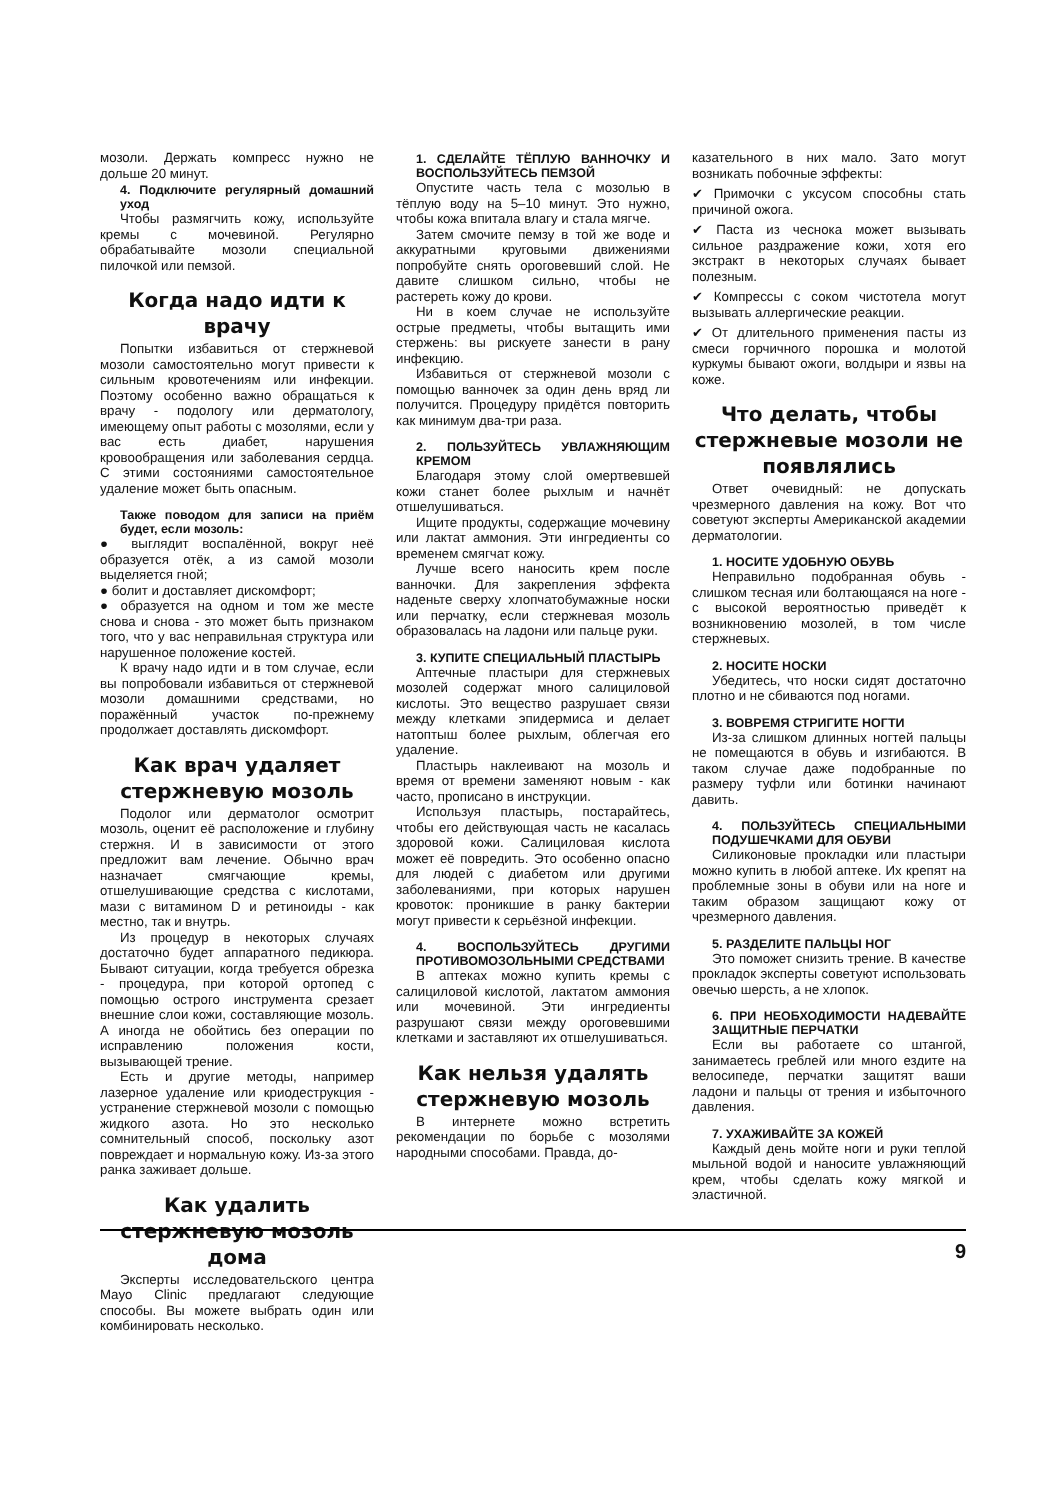мозоли. Держать компресс нужно не дольше 20 минут.
4. Подключите регулярный домашний уход
Чтобы размягчить кожу, используйте кремы с мочевиной. Регулярно обрабатывайте мозоли специальной пилочкой или пемзой.
Когда надо идти к врачу
Попытки избавиться от стержневой мозоли самостоятельно могут привести к сильным кровотечениям или инфекции. Поэтому особенно важно обращаться к врачу - подологу или дерматологу, имеющему опыт работы с мозолями, если у вас есть диабет, нарушения кровообращения или заболевания сердца. С этими состояниями самостоятельное удаление может быть опасным.
Также поводом для записи на приём будет, если мозоль:
● выглядит воспалённой, вокруг неё образуется отёк, а из самой мозоли выделяется гной;
● болит и доставляет дискомфорт;
● образуется на одном и том же месте снова и снова - это может быть признаком того, что у вас неправильная структура или нарушенное положение костей.
К врачу надо идти и в том случае, если вы попробовали избавиться от стержневой мозоли домашними средствами, но поражённый участок по-прежнему продолжает доставлять дискомфорт.
Как врач удаляет стержневую мозоль
Подолог или дерматолог осмотрит мозоль, оценит её расположение и глубину стержня. И в зависимости от этого предложит вам лечение. Обычно врач назначает смягчающие кремы, отшелушивающие средства с кислотами, мази с витамином D и ретиноиды - как местно, так и внутрь.
Из процедур в некоторых случаях достаточно будет аппаратного педикюра. Бывают ситуации, когда требуется обрезка - процедура, при которой ортопед с помощью острого инструмента срезает внешние слои кожи, составляющие мозоль. А иногда не обойтись без операции по исправлению положения кости, вызывающей трение.
Есть и другие методы, например лазерное удаление или криодеструкция - устранение стержневой мозоли с помощью жидкого азота. Но это несколько сомнительный способ, поскольку азот повреждает и нормальную кожу. Из-за этого ранка заживает дольше.
Как удалить стержневую мозоль дома
Эксперты исследовательского центра Mayo Clinic предлагают следующие способы. Вы можете выбрать один или комбинировать несколько.
1. СДЕЛАЙТЕ ТЁПЛУЮ ВАННОЧКУ И ВОСПОЛЬЗУЙТЕСЬ ПЕМЗОЙ
Опустите часть тела с мозолью в тёплую воду на 5–10 минут. Это нужно, чтобы кожа впитала влагу и стала мягче.
Затем смочите пемзу в той же воде и аккуратными круговыми движениями попробуйте снять ороговевший слой. Не давите слишком сильно, чтобы не растереть кожу до крови.
Ни в коем случае не используйте острые предметы, чтобы вытащить ими стержень: вы рискуете занести в рану инфекцию.
Избавиться от стержневой мозоли с помощью ванночек за один день вряд ли получится. Процедуру придётся повторить как минимум два-три раза.
2. ПОЛЬЗУЙТЕСЬ УВЛАЖНЯЮЩИМ КРЕМОМ
Благодаря этому слой омертвевшей кожи станет более рыхлым и начнёт отшелушиваться.
Ищите продукты, содержащие мочевину или лактат аммония. Эти ингредиенты со временем смягчат кожу.
Лучше всего наносить крем после ванночки. Для закрепления эффекта наденьте сверху хлопчатобумажные носки или перчатку, если стержневая мозоль образовалась на ладони или пальце руки.
3. КУПИТЕ СПЕЦИАЛЬНЫЙ ПЛАСТЫРЬ
Аптечные пластыри для стержневых мозолей содержат много салициловой кислоты. Это вещество разрушает связи между клетками эпидермиса и делает натоптыш более рыхлым, облегчая его удаление.
Пластырь наклеивают на мозоль и время от времени заменяют новым - как часто, прописано в инструкции.
Используя пластырь, постарайтесь, чтобы его действующая часть не касалась здоровой кожи. Салициловая кислота может её повредить. Это особенно опасно для людей с диабетом или другими заболеваниями, при которых нарушен кровоток: проникшие в ранку бактерии могут привести к серьёзной инфекции.
4. ВОСПОЛЬЗУЙТЕСЬ ДРУГИМИ ПРОТИВОМОЗОЛЬНЫМИ СРЕДСТВАМИ
В аптеках можно купить кремы с салициловой кислотой, лактатом аммония или мочевиной. Эти ингредиенты разрушают связи между ороговевшими клетками и заставляют их отшелушиваться.
Как нельзя удалять стержневую мозоль
В интернете можно встретить рекомендации по борьбе с мозолями народными способами. Правда, до-
казательного в них мало. Зато могут возникать побочные эффекты:
✔ Примочки с уксусом способны стать причиной ожога.
✔ Паста из чеснока может вызывать сильное раздражение кожи, хотя его экстракт в некоторых случаях бывает полезным.
✔ Компрессы с соком чистотела могут вызывать аллергические реакции.
✔ От длительного применения пасты из смеси горчичного порошка и молотой куркумы бывают ожоги, волдыри и язвы на коже.
Что делать, чтобы стержневые мозоли не появлялись
Ответ очевидный: не допускать чрезмерного давления на кожу. Вот что советуют эксперты Американской академии дерматологии.
1. НОСИТЕ УДОБНУЮ ОБУВЬ
Неправильно подобранная обувь - слишком тесная или болтающаяся на ноге - с высокой вероятностью приведёт к возникновению мозолей, в том числе стержневых.
2. НОСИТЕ НОСКИ
Убедитесь, что носки сидят достаточно плотно и не сбиваются под ногами.
3. ВОВРЕМЯ СТРИГИТЕ НОГТИ
Из-за слишком длинных ногтей пальцы не помещаются в обувь и изгибаются. В таком случае даже подобранные по размеру туфли или ботинки начинают давить.
4. ПОЛЬЗУЙТЕСЬ СПЕЦИАЛЬНЫМИ ПОДУШЕЧКАМИ ДЛЯ ОБУВИ
Силиконовые прокладки или пластыри можно купить в любой аптеке. Их крепят на проблемные зоны в обуви или на ноге и таким образом защищают кожу от чрезмерного давления.
5. РАЗДЕЛИТЕ ПАЛЬЦЫ НОГ
Это поможет снизить трение. В качестве прокладок эксперты советуют использовать овечью шерсть, а не хлопок.
6. ПРИ НЕОБХОДИМОСТИ НАДЕВАЙТЕ ЗАЩИТНЫЕ ПЕРЧАТКИ
Если вы работаете со штангой, занимаетесь греблей или много ездите на велосипеде, перчатки защитят ваши ладони и пальцы от трения и избыточного давления.
7. УХАЖИВАЙТЕ ЗА КОЖЕЙ
Каждый день мойте ноги и руки теплой мыльной водой и наносите увлажняющий крем, чтобы сделать кожу мягкой и эластичной.
9